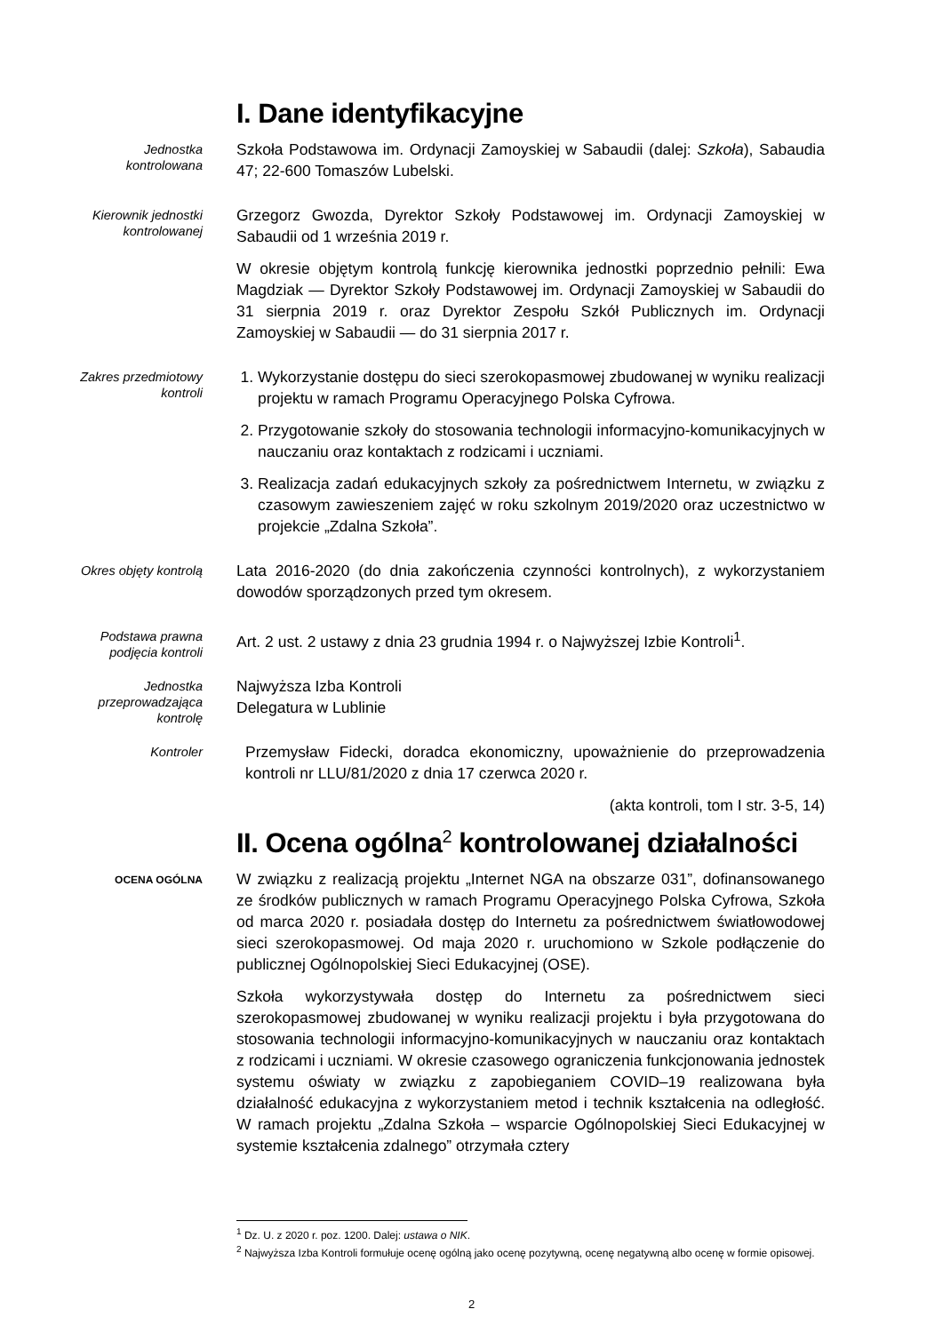I. Dane identyfikacyjne
Jednostka
kontrolowana
Szkoła Podstawowa im. Ordynacji Zamoyskiej w Sabaudii (dalej: Szkoła), Sabaudia 47; 22-600 Tomaszów Lubelski.
Kierownik jednostki
kontrolowanej
Grzegorz Gwozda, Dyrektor Szkoły Podstawowej im. Ordynacji Zamoyskiej w Sabaudii od 1 września 2019 r.
W okresie objętym kontrolą funkcję kierownika jednostki poprzednio pełnili: Ewa Magdziak — Dyrektor Szkoły Podstawowej im. Ordynacji Zamoyskiej w Sabaudii do 31 sierpnia 2019 r. oraz Dyrektor Zespołu Szkół Publicznych im. Ordynacji Zamoyskiej w Sabaudii — do 31 sierpnia 2017 r.
Zakres przedmiotowy
kontroli
1. Wykorzystanie dostępu do sieci szerokopasmowej zbudowanej w wyniku realizacji projektu w ramach Programu Operacyjnego Polska Cyfrowa.
2. Przygotowanie szkoły do stosowania technologii informacyjno-komunikacyjnych w nauczaniu oraz kontaktach z rodzicami i uczniami.
3. Realizacja zadań edukacyjnych szkoły za pośrednictwem Internetu, w związku z czasowym zawieszeniem zajęć w roku szkolnym 2019/2020 oraz uczestnictwo w projekcie „Zdalna Szkoła”.
Okres objęty kontrolą
Lata 2016-2020 (do dnia zakończenia czynności kontrolnych), z wykorzystaniem dowodów sporządzonych przed tym okresem.
Podstawa prawna
podjęcia kontroli
Art. 2 ust. 2 ustawy z dnia 23 grudnia 1994 r. o Najwyższej Izbie Kontroli<sup>1</sup>.
Jednostka
przeprowadzająca
kontrolę
Najwyższa Izba Kontroli
Delegatura w Lublinie
Kontroler
Przemysław Fidecki, doradca ekonomiczny, upoważnienie do przeprowadzenia kontroli nr LLU/81/2020 z dnia 17 czerwca 2020 r.
(akta kontroli, tom I str. 3-5, 14)
II. Ocena ogólna<sup>2</sup> kontrolowanej działalności
OCENA OGÓLNA
W związku z realizacją projektu „Internet NGA na obszarze 031”, dofinansowanego ze środków publicznych w ramach Programu Operacyjnego Polska Cyfrowa, Szkoła od marca 2020 r. posiadała dostęp do Internetu za pośrednictwem światłowodowej sieci szerokopasmowej. Od maja 2020 r. uruchomiono w Szkole podłączenie do publicznej Ogólnopolskiej Sieci Edukacyjnej (OSE).
Szkoła wykorzystywała dostęp do Internetu za pośrednictwem sieci szerokopasmowej zbudowanej w wyniku realizacji projektu i była przygotowana do stosowania technologii informacyjno-komunikacyjnych w nauczaniu oraz kontaktach z rodzicami i uczniami. W okresie czasowego ograniczenia funkcjonowania jednostek systemu oświaty w związku z zapobieganiem COVID–19 realizowana była działalność edukacyjna z wykorzystaniem metod i technik kształcenia na odległość. W ramach projektu „Zdalna Szkoła – wsparcie Ogólnopolskiej Sieci Edukacyjnej w systemie kształcenia zdalnego” otrzymała cztery
<sup>1</sup> Dz. U. z 2020 r. poz. 1200. Dalej: ustawa o NIK.
<sup>2</sup> Najwyższa Izba Kontroli formułuje ocenę ogólną jako ocenę pozytywną, ocenę negatywną albo ocenę w formie opisowej.
2